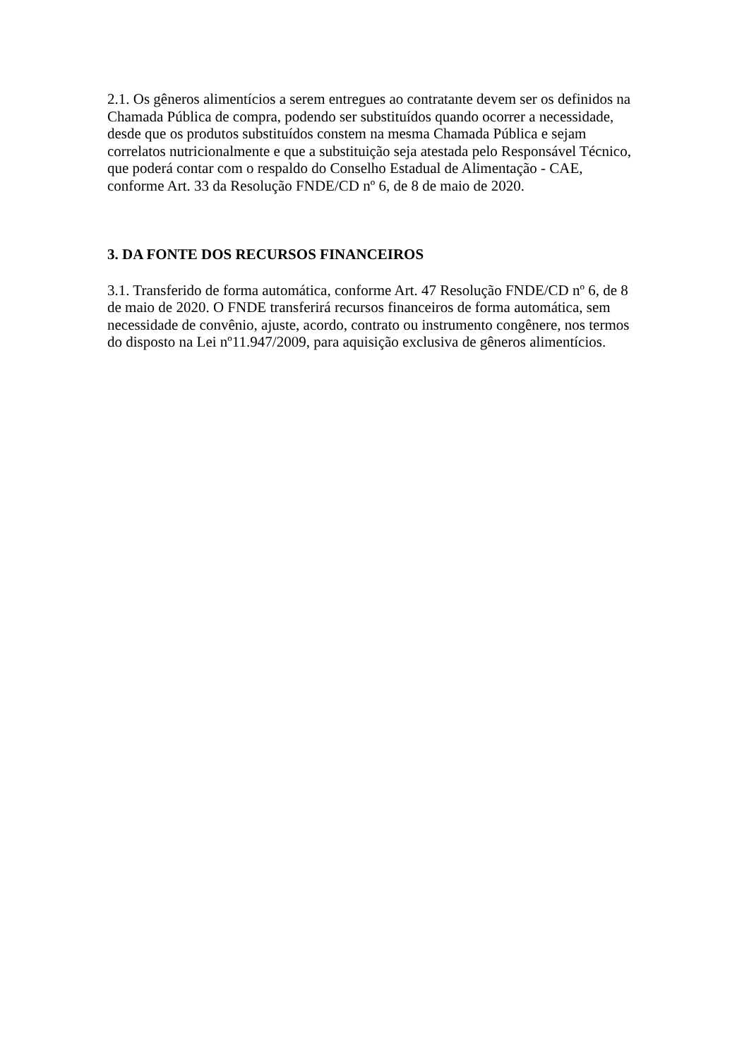2.1. Os gêneros alimentícios a serem entregues ao contratante devem ser os definidos na Chamada Pública de compra, podendo ser substituídos quando ocorrer a necessidade, desde que os produtos substituídos constem na mesma Chamada Pública e sejam correlatos nutricionalmente e que a substituição seja atestada pelo Responsável Técnico, que poderá contar com o respaldo do Conselho Estadual de Alimentação - CAE, conforme Art. 33 da Resolução FNDE/CD nº 6, de 8 de maio de 2020.
3. DA FONTE DOS RECURSOS FINANCEIROS
3.1. Transferido de forma automática, conforme Art. 47 Resolução FNDE/CD nº 6, de 8 de maio de 2020. O FNDE transferirá recursos financeiros de forma automática, sem necessidade de convênio, ajuste, acordo, contrato ou instrumento congênere, nos termos do disposto na Lei nº11.947/2009, para aquisição exclusiva de gêneros alimentícios.